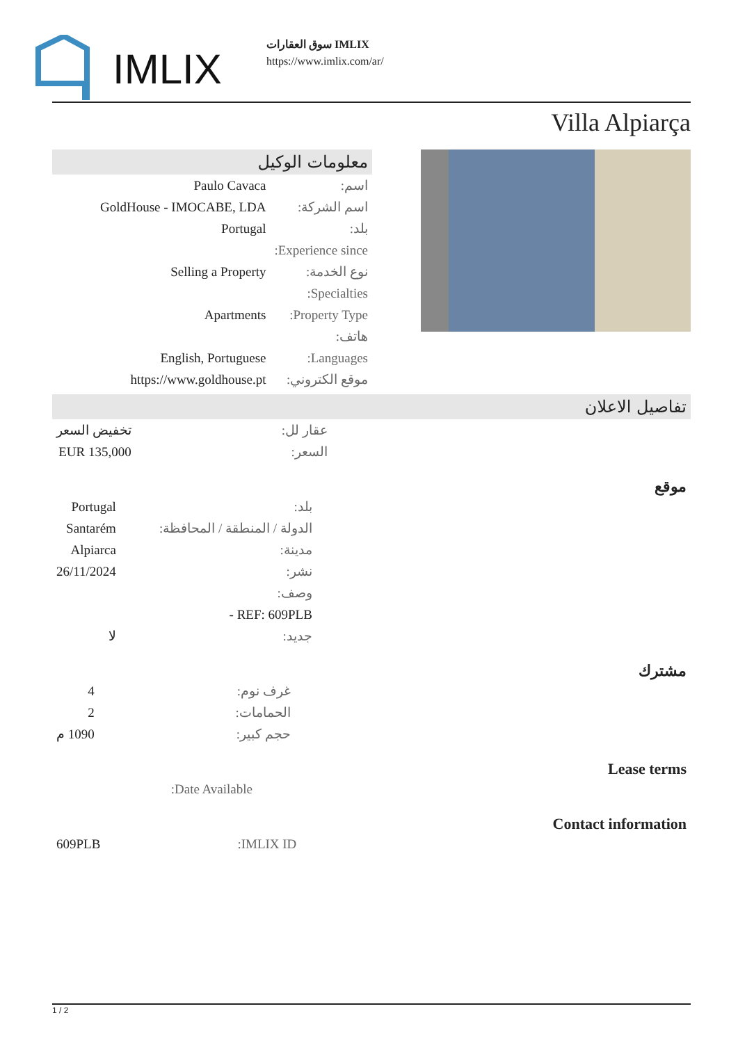IMLIX
سوق العقارات IMLIX
https://www.imlix.com/ar/
Villa Alpiarça
معلومات الوكيل
| اسم: | Paulo Cavaca |
| اسم الشركة: | GoldHouse - IMOCABE, LDA |
| بلد: | Portugal |
| Experience since: | |
| نوع الخدمة: | Selling a Property |
| Specialties: | |
| Property Type: | Apartments |
| هاتف: | |
| Languages: | English, Portuguese |
| موقع الكتروني: | https://www.goldhouse.pt |
تفاصيل الاعلان
| عقار لل: | تخفيض السعر |
| السعر: | EUR 135,000 |
موقع
| بلد: | Portugal |
| الدولة / المنطقة / المحافظة: | Santarém |
| مدينة: | Alpiarca |
| نشر: | 26/11/2024 |
| وصف: | |
| REF: 609PLB - | |
| جديد: | لا |
مشترك
| غرف نوم: | 4 |
| الحمامات: | 2 |
| حجم كبير: | 1090 م |
Lease terms
| Date Available: | |
Contact information
| IMLIX ID: | 609PLB |
1 / 2